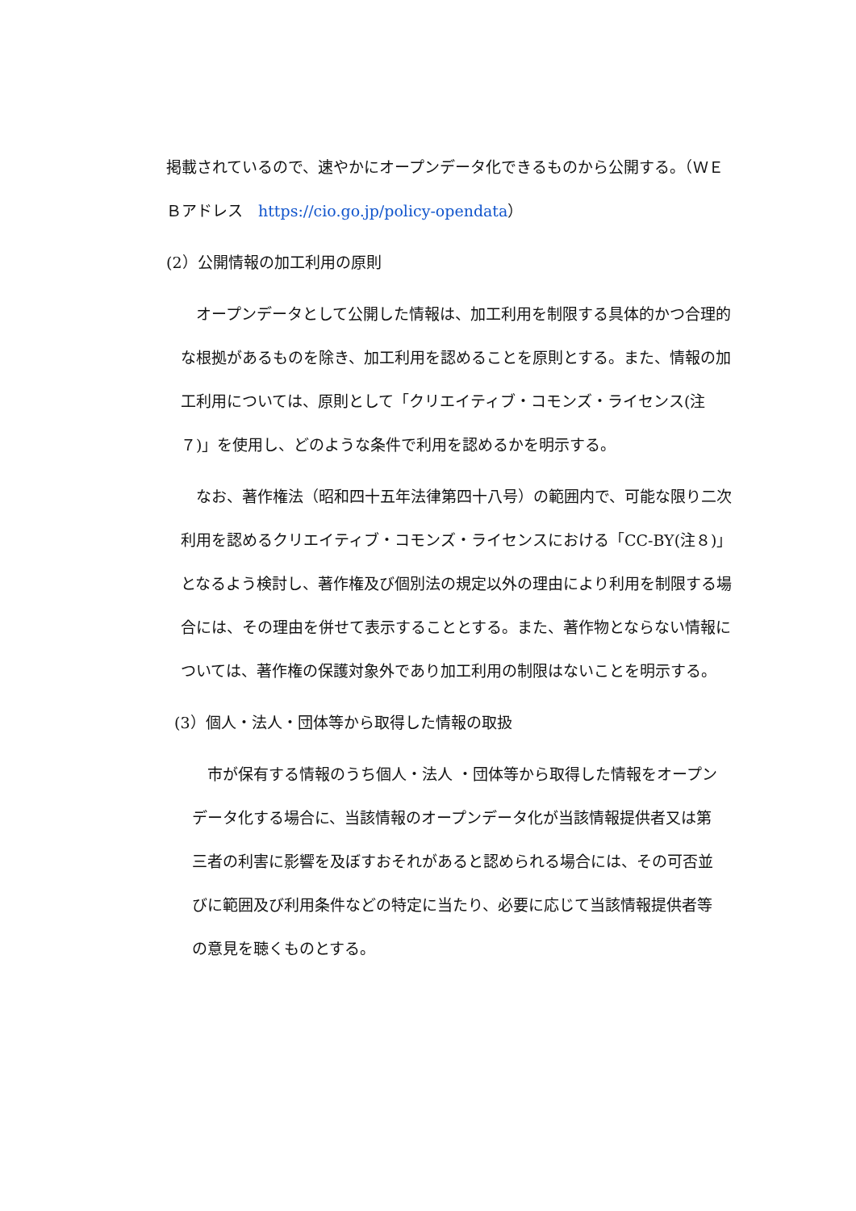掲載されているので、速やかにオープンデータ化できるものから公開する。（ＷＥＢアドレス　https://cio.go.jp/policy-opendata）
(2）公開情報の加工利用の原則
　オープンデータとして公開した情報は、加工利用を制限する具体的かつ合理的な根拠があるものを除き、加工利用を認めることを原則とする。また、情報の加工利用については、原則として「クリエイティブ・コモンズ・ライセンス(注７)」を使用し、どのような条件で利用を認めるかを明示する。
　なお、著作権法（昭和四十五年法律第四十八号）の範囲内で、可能な限り二次利用を認めるクリエイティブ・コモンズ・ライセンスにおける「CC-BY(注８)」となるよう検討し、著作権及び個別法の規定以外の理由により利用を制限する場合には、その理由を併せて表示することとする。また、著作物とならない情報については、著作権の保護対象外であり加工利用の制限はないことを明示する。
(3）個人・法人・団体等から取得した情報の取扱
　市が保有する情報のうち個人・法人 ・団体等から取得した情報をオープンデータ化する場合に、当該情報のオープンデータ化が当該情報提供者又は第三者の利害に影響を及ぼすおそれがあると認められる場合には、その可否並びに範囲及び利用条件などの特定に当たり、必要に応じて当該情報提供者等の意見を聴くものとする。